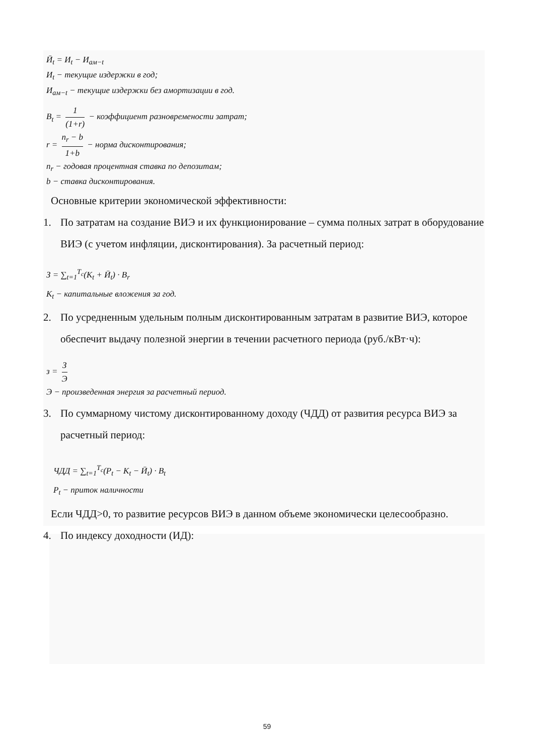Ӣ<sub>t</sub> = И<sub>t</sub> − И<sub>ам−t</sub>
И<sub>t</sub> − текущие издержки в год;
И<sub>ам−t</sub> − текущие издержки без амортизации в год.
B<sub>t</sub> = 1 (1+r) − коэффициент разновремености затрат;
r = n<sub>r</sub> − b 1+b − норма дисконтирования;
n<sub>r</sub> − годовая процентная ставка по депозитам;
b − ставка дисконтирования.
Основные критерии экономической эффективности:
1. По затратам на создание ВИЭ и их функционирование – сумма полных затрат в оборудование ВИЭ (с учетом инфляции, дисконтирования). За расчетный период:
З = ∑<sub>t=1</sub><sup>T<sub>c</sub></sup>(K<sub>t</sub> + Ӣ<sub>t</sub>) · B<sub>r</sub>
K<sub>t</sub> − капитальные вложения за год.
2. По усредненным удельным полным дисконтированным затратам в развитие ВИЭ, которое обеспечит выдачу полезной энергии в течении расчетного периода (руб./кВт·ч):
з = З Э
Э − произведенная энергия за расчетный период.
3. По суммарному чистому дисконтированному доходу (ЧДД) от развития ресурса ВИЭ за расчетный период:
ЧДД = ∑<sub>t=1</sub><sup>T<sub>c</sub></sup>(P<sub>t</sub> − K<sub>t</sub> − Ӣ<sub>t</sub>) · B<sub>t</sub>
P<sub>t</sub> − приток наличности
Если ЧДД>0, то развитие ресурсов ВИЭ в данном объеме экономически целесообразно.
4. По индексу доходности (ИД):
59